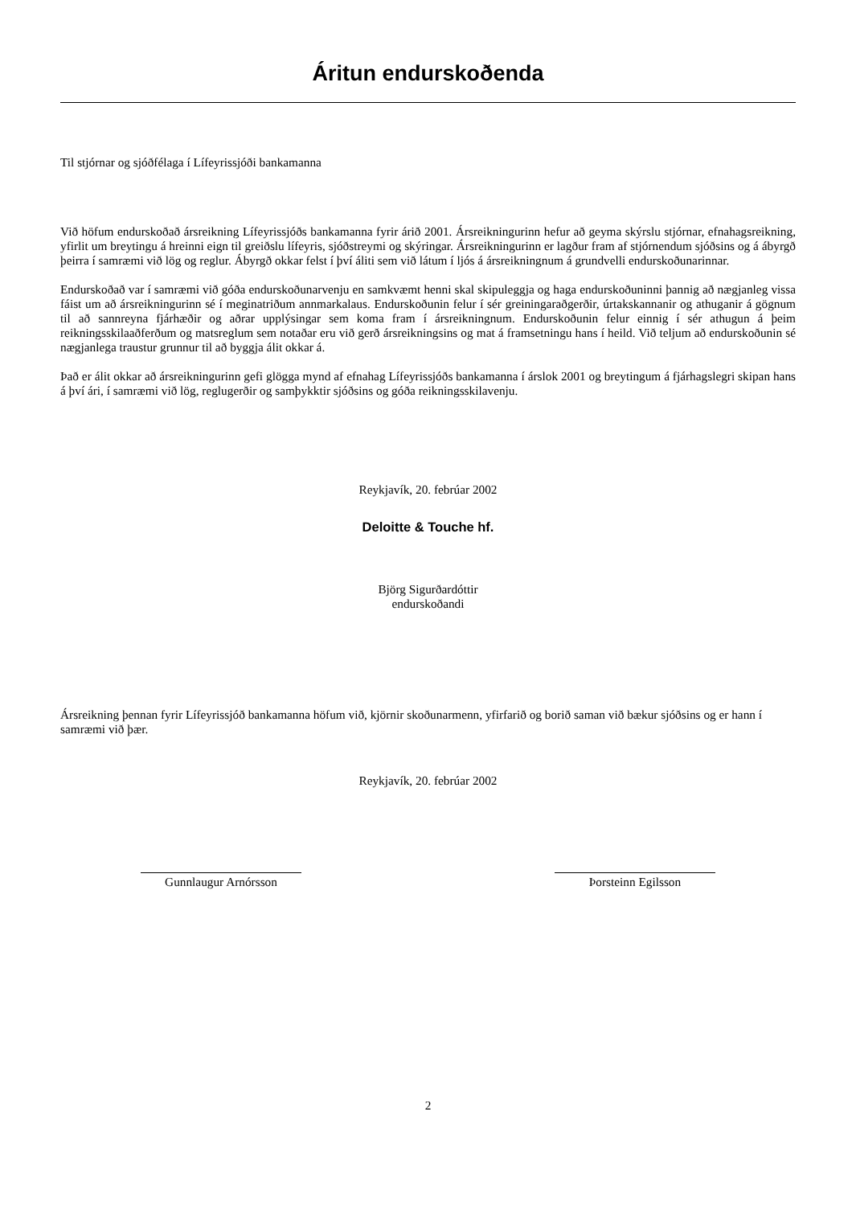Áritun endurskoðenda
Til stjórnar og sjóðfélaga í Lífeyrissjóði bankamanna
Við höfum endurskoðað ársreikning Lífeyrissjóðs bankamanna fyrir árið 2001. Ársreikningurinn hefur að geyma skýrslu stjórnar, efnahagsreikning, yfirlit um breytingu á hreinni eign til greiðslu lífeyris, sjóðstreymi og skýringar. Ársreikningurinn er lagður fram af stjórnendum sjóðsins og á ábyrgð þeirra í samræmi við lög og reglur. Ábyrgð okkar felst í því áliti sem við látum í ljós á ársreikningnum á grundvelli endurskoðunarinnar.
Endurskoðað var í samræmi við góða endurskoðunarvenju en samkvæmt henni skal skipuleggja og haga endurskoðuninni þannig að nægjanleg vissa fáist um að ársreikningurinn sé í meginatriðum annmarkalaus. Endurskoðunin felur í sér greiningaraðgerðir, úrtakskannanir og athuganir á gögnum til að sannreyna fjárhæðir og aðrar upplýsingar sem koma fram í ársreikningnum. Endurskoðunin felur einnig í sér athugun á þeim reikningsskilaaðferðum og matsreglum sem notaðar eru við gerð ársreikningsins og mat á framsetningu hans í heild. Við teljum að endurskoðunin sé nægjanlega traustur grunnur til að byggja álit okkar á.
Það er álit okkar að ársreikningurinn gefi glögga mynd af efnahag Lífeyrissjóðs bankamanna í árslok 2001 og breytingum á fjárhagslegri skipan hans á því ári, í samræmi við lög, reglugerðir og samþykktir sjóðsins og góða reikningsskilavenju.
Reykjavík, 20. febrúar 2002
Deloitte & Touche hf.
Björg Sigurðardóttir
endurskoðandi
Ársreikning þennan fyrir Lífeyrissjóð bankamanna höfum við, kjörnir skoðunarmenn, yfirfarið og borið saman við bækur sjóðsins og er hann í samræmi við þær.
Reykjavík, 20. febrúar 2002
Gunnlaugur Arnórsson Þorsteinn Egilsson
2